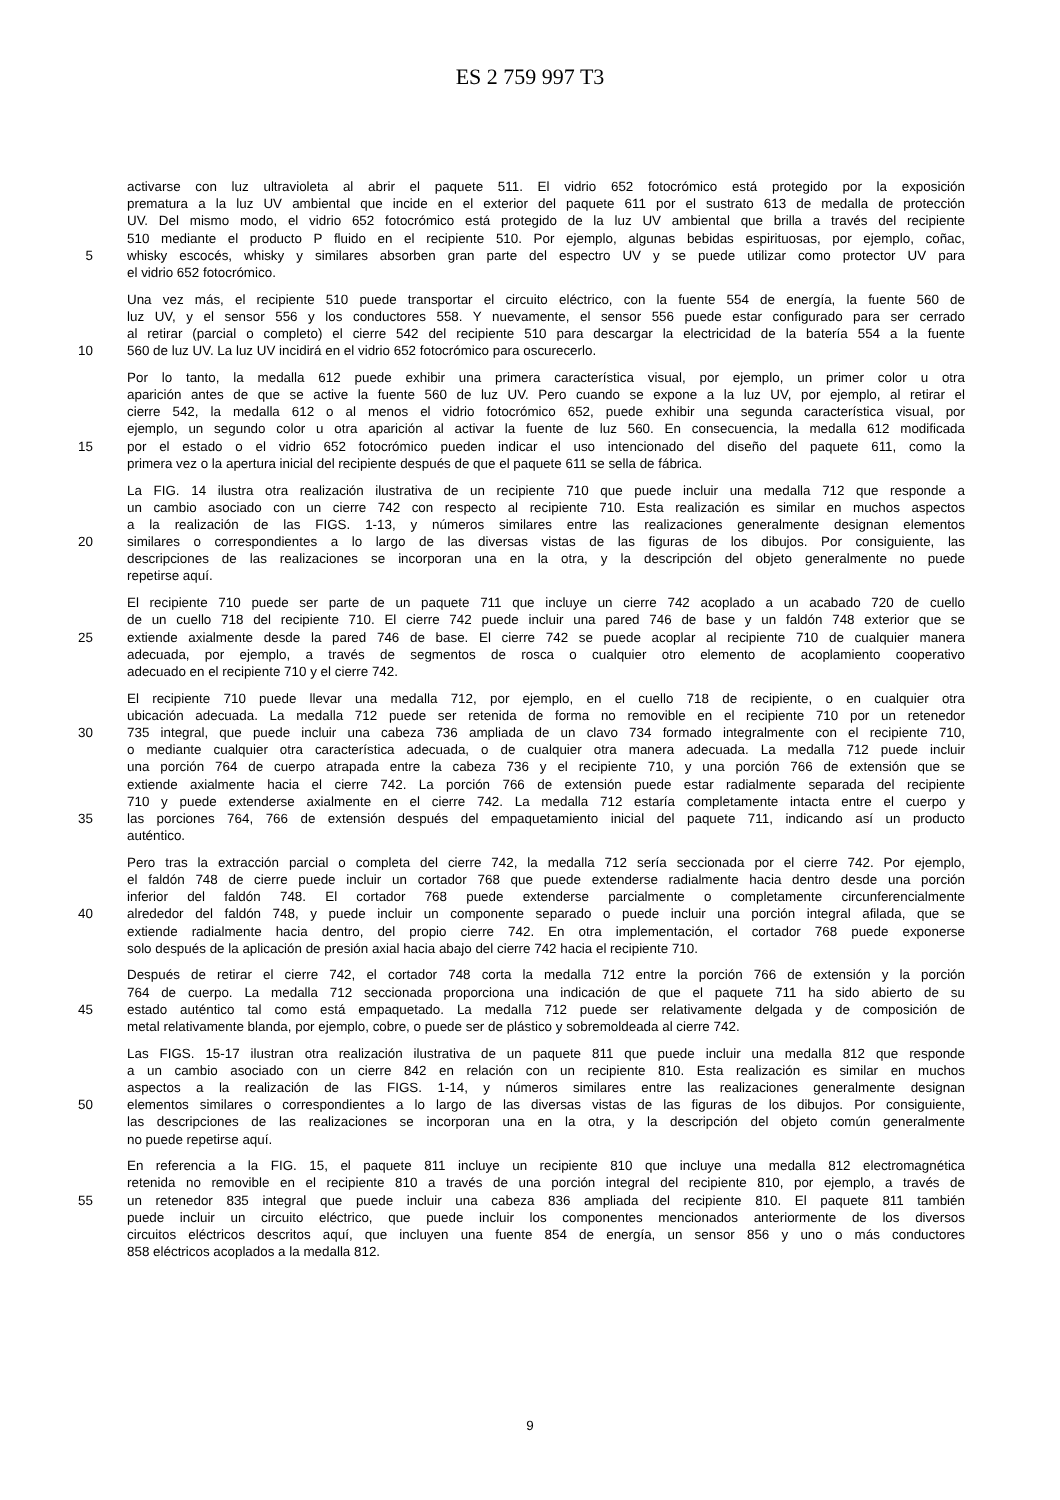ES 2 759 997 T3
activarse con luz ultravioleta al abrir el paquete 511. El vidrio 652 fotocrómico está protegido por la exposición
prematura a la luz UV ambiental que incide en el exterior del paquete 611 por el sustrato 613 de medalla de protección
UV. Del mismo modo, el vidrio 652 fotocrómico está protegido de la luz UV ambiental que brilla a través del recipiente
510 mediante el producto P fluido en el recipiente 510. Por ejemplo, algunas bebidas espirituosas, por ejemplo, coñac,
5 whisky escocés, whisky y similares absorben gran parte del espectro UV y se puede utilizar como protector UV para
el vidrio 652 fotocrómico.
Una vez más, el recipiente 510 puede transportar el circuito eléctrico, con la fuente 554 de energía, la fuente 560 de
luz UV, y el sensor 556 y los conductores 558. Y nuevamente, el sensor 556 puede estar configurado para ser cerrado
al retirar (parcial o completo) el cierre 542 del recipiente 510 para descargar la electricidad de la batería 554 a la fuente
10 560 de luz UV. La luz UV incidirá en el vidrio 652 fotocrómico para oscurecerlo.
Por lo tanto, la medalla 612 puede exhibir una primera característica visual, por ejemplo, un primer color u otra
aparición antes de que se active la fuente 560 de luz UV. Pero cuando se expone a la luz UV, por ejemplo, al retirar el
cierre 542, la medalla 612 o al menos el vidrio fotocrómico 652, puede exhibir una segunda característica visual, por
ejemplo, un segundo color u otra aparición al activar la fuente de luz 560. En consecuencia, la medalla 612 modificada
15 por el estado o el vidrio 652 fotocrómico pueden indicar el uso intencionado del diseño del paquete 611, como la
primera vez o la apertura inicial del recipiente después de que el paquete 611 se sella de fábrica.
La FIG. 14 ilustra otra realización ilustrativa de un recipiente 710 que puede incluir una medalla 712 que responde a
un cambio asociado con un cierre 742 con respecto al recipiente 710. Esta realización es similar en muchos aspectos
a la realización de las FIGS. 1-13, y números similares entre las realizaciones generalmente designan elementos
20 similares o correspondientes a lo largo de las diversas vistas de las figuras de los dibujos. Por consiguiente, las
descripciones de las realizaciones se incorporan una en la otra, y la descripción del objeto generalmente no puede
repetirse aquí.
El recipiente 710 puede ser parte de un paquete 711 que incluye un cierre 742 acoplado a un acabado 720 de cuello
de un cuello 718 del recipiente 710. El cierre 742 puede incluir una pared 746 de base y un faldón 748 exterior que se
25 extiende axialmente desde la pared 746 de base. El cierre 742 se puede acoplar al recipiente 710 de cualquier manera
adecuada, por ejemplo, a través de segmentos de rosca o cualquier otro elemento de acoplamiento cooperativo
adecuado en el recipiente 710 y el cierre 742.
El recipiente 710 puede llevar una medalla 712, por ejemplo, en el cuello 718 de recipiente, o en cualquier otra
ubicación adecuada. La medalla 712 puede ser retenida de forma no removible en el recipiente 710 por un retenedor
30 735 integral, que puede incluir una cabeza 736 ampliada de un clavo 734 formado integralmente con el recipiente 710,
o mediante cualquier otra característica adecuada, o de cualquier otra manera adecuada. La medalla 712 puede incluir
una porción 764 de cuerpo atrapada entre la cabeza 736 y el recipiente 710, y una porción 766 de extensión que se
extiende axialmente hacia el cierre 742. La porción 766 de extensión puede estar radialmente separada del recipiente
710 y puede extenderse axialmente en el cierre 742. La medalla 712 estaría completamente intacta entre el cuerpo y
35 las porciones 764, 766 de extensión después del empaquetamiento inicial del paquete 711, indicando así un producto
auténtico.
Pero tras la extracción parcial o completa del cierre 742, la medalla 712 sería seccionada por el cierre 742. Por ejemplo,
el faldón 748 de cierre puede incluir un cortador 768 que puede extenderse radialmente hacia dentro desde una porción
inferior del faldón 748. El cortador 768 puede extenderse parcialmente o completamente circunferencialmente
40 alrededor del faldón 748, y puede incluir un componente separado o puede incluir una porción integral afilada, que se
extiende radialmente hacia dentro, del propio cierre 742. En otra implementación, el cortador 768 puede exponerse
solo después de la aplicación de presión axial hacia abajo del cierre 742 hacia el recipiente 710.
Después de retirar el cierre 742, el cortador 748 corta la medalla 712 entre la porción 766 de extensión y la porción
764 de cuerpo. La medalla 712 seccionada proporciona una indicación de que el paquete 711 ha sido abierto de su
45 estado auténtico tal como está empaquetado. La medalla 712 puede ser relativamente delgada y de composición de
metal relativamente blanda, por ejemplo, cobre, o puede ser de plástico y sobremoldeada al cierre 742.
Las FIGS. 15-17 ilustran otra realización ilustrativa de un paquete 811 que puede incluir una medalla 812 que responde
a un cambio asociado con un cierre 842 en relación con un recipiente 810. Esta realización es similar en muchos
aspectos a la realización de las FIGS. 1-14, y números similares entre las realizaciones generalmente designan
50 elementos similares o correspondientes a lo largo de las diversas vistas de las figuras de los dibujos. Por consiguiente,
las descripciones de las realizaciones se incorporan una en la otra, y la descripción del objeto común generalmente
no puede repetirse aquí.
En referencia a la FIG. 15, el paquete 811 incluye un recipiente 810 que incluye una medalla 812 electromagnética
retenida no removible en el recipiente 810 a través de una porción integral del recipiente 810, por ejemplo, a través de
55 un retenedor 835 integral que puede incluir una cabeza 836 ampliada del recipiente 810. El paquete 811 también
puede incluir un circuito eléctrico, que puede incluir los componentes mencionados anteriormente de los diversos
circuitos eléctricos descritos aquí, que incluyen una fuente 854 de energía, un sensor 856 y uno o más conductores
858 eléctricos acoplados a la medalla 812.
9